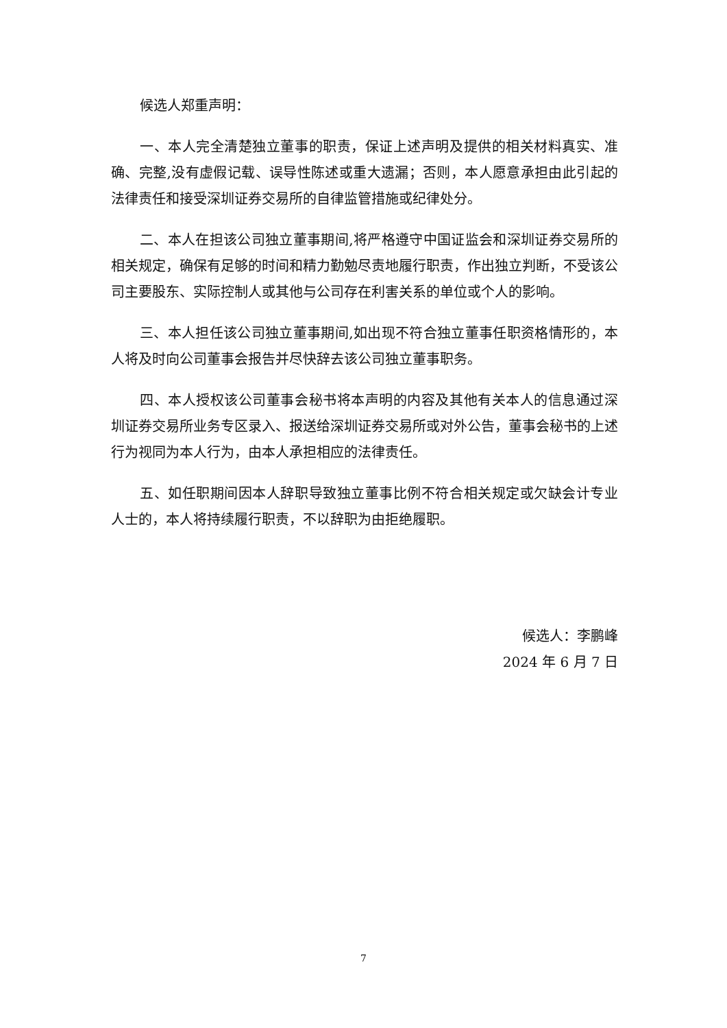候选人郑重声明：
一、本人完全清楚独立董事的职责，保证上述声明及提供的相关材料真实、准确、完整,没有虚假记载、误导性陈述或重大遗漏；否则，本人愿意承担由此引起的法律责任和接受深圳证券交易所的自律监管措施或纪律处分。
二、本人在担该公司独立董事期间,将严格遵守中国证监会和深圳证券交易所的相关规定，确保有足够的时间和精力勤勉尽责地履行职责，作出独立判断，不受该公司主要股东、实际控制人或其他与公司存在利害关系的单位或个人的影响。
三、本人担任该公司独立董事期间,如出现不符合独立董事任职资格情形的，本人将及时向公司董事会报告并尽快辞去该公司独立董事职务。
四、本人授权该公司董事会秘书将本声明的内容及其他有关本人的信息通过深圳证券交易所业务专区录入、报送给深圳证券交易所或对外公告，董事会秘书的上述行为视同为本人行为，由本人承担相应的法律责任。
五、如任职期间因本人辞职导致独立董事比例不符合相关规定或欠缺会计专业人士的，本人将持续履行职责，不以辞职为由拒绝履职。
候选人：李鹏峰
2024 年 6 月 7 日
7